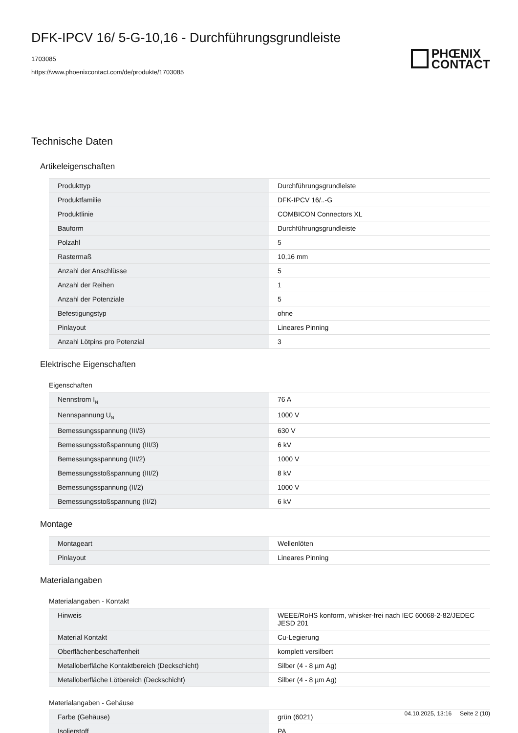DFK-IPCV 16/ 5-G-10,16 - Durchführungsgrundleiste
1703085
https://www.phoenixcontact.com/de/produkte/1703085
PHŒNIX
CONTACT
Technische Daten
Artikeleigenschaften
| Produkttyp | Durchführungsgrundleiste |
| Produktfamilie | DFK-IPCV 16/..-G |
| Produktlinie | COMBICON Connectors XL |
| Bauform | Durchführungsgrundleiste |
| Polzahl | 5 |
| Rastermaß | 10,16 mm |
| Anzahl der Anschlüsse | 5 |
| Anzahl der Reihen | 1 |
| Anzahl der Potenziale | 5 |
| Befestigungstyp | ohne |
| Pinlayout | Lineares Pinning |
| Anzahl Lötpins pro Potenzial | 3 |
Elektrische Eigenschaften
Eigenschaften
| Nennstrom I<sub>N</sub> | 76 A |
| Nennspannung U<sub>N</sub> | 1000 V |
| Bemessungsspannung (III/3) | 630 V |
| Bemessungsstoßspannung (III/3) | 6 kV |
| Bemessungsspannung (III/2) | 1000 V |
| Bemessungsstoßspannung (III/2) | 8 kV |
| Bemessungsspannung (II/2) | 1000 V |
| Bemessungsstoßspannung (II/2) | 6 kV |
Montage
| Montageart | Wellenlöten |
| Pinlayout | Lineares Pinning |
Materialangaben
Materialangaben - Kontakt
| Hinweis | WEEE/RoHS konform, whisker-frei nach IEC 60068-2-82/JEDEC JESD 201 |
| Material Kontakt | Cu-Legierung |
| Oberflächenbeschaffenheit | komplett versilbert |
| Metalloberfläche Kontaktbereich (Deckschicht) | Silber (4 - 8 µm Ag) |
| Metalloberfläche Lötbereich (Deckschicht) | Silber (4 - 8 µm Ag) |
Materialangaben - Gehäuse
| Farbe (Gehäuse) | grün (6021) |
| Isolierstoff | PA |
04.10.2025, 13:16 Seite 2 (10)